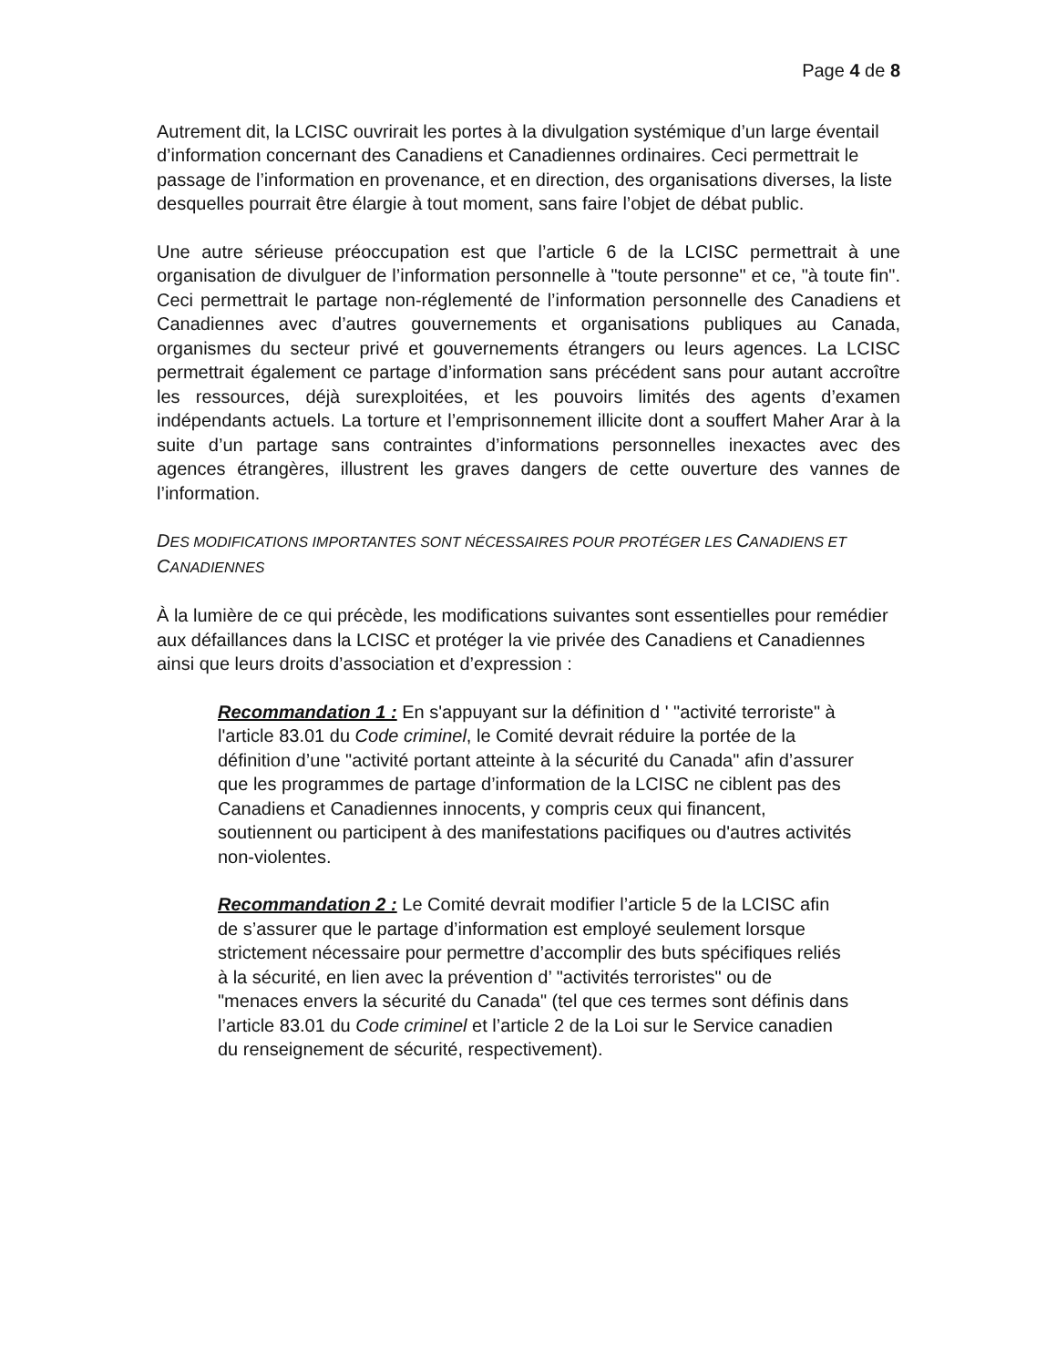Page 4 de 8
Autrement dit, la LCISC ouvrirait les portes à la divulgation systémique d’un large éventail d’information concernant des Canadiens et Canadiennes ordinaires. Ceci permettrait le passage de l’information en provenance, et en direction, des organisations diverses, la liste desquelles pourrait être élargie à tout moment, sans faire l’objet de débat public.
Une autre sérieuse préoccupation est que l’article 6 de la LCISC permettrait à une organisation de divulguer de l’information personnelle à "toute personne" et ce, "à toute fin". Ceci permettrait le partage non-réglementé de l’information personnelle des Canadiens et Canadiennes avec d’autres gouvernements et organisations publiques au Canada, organismes du secteur privé et gouvernements étrangers ou leurs agences. La LCISC permettrait également ce partage d’information sans précédent sans pour autant accroître les ressources, déjà surexploitées, et les pouvoirs limités des agents d’examen indépendants actuels. La torture et l’emprisonnement illicite dont a souffert Maher Arar à la suite d’un partage sans contraintes d’informations personnelles inexactes avec des agences étrangères, illustrent les graves dangers de cette ouverture des vannes de l’information.
DES MODIFICATIONS IMPORTANTES SONT NÉCESSAIRES POUR PROTÉGER LES CANADIENS ET CANADIENNES
À la lumière de ce qui précède, les modifications suivantes sont essentielles pour remédier aux défaillances dans la LCISC et protéger la vie privée des Canadiens et Canadiennes ainsi que leurs droits d’association et d’expression :
Recommandation 1 : En s'appuyant sur la définition d ' "activité terroriste" à l'article 83.01 du Code criminel, le Comité devrait réduire la portée de la définition d’une "activité portant atteinte à la sécurité du Canada" afin d’assurer que les programmes de partage d’information de la LCISC ne ciblent pas des Canadiens et Canadiennes innocents, y compris ceux qui financent, soutiennent ou participent à des manifestations pacifiques ou d'autres activités non-violentes.
Recommandation 2 : Le Comité devrait modifier l’article 5 de la LCISC afin de s’assurer que le partage d’information est employé seulement lorsque strictement nécessaire pour permettre d’accomplir des buts spécifiques reliés à la sécurité, en lien avec la prévention d’ "activités terroristes" ou de "menaces envers la sécurité du Canada" (tel que ces termes sont définis dans l’article 83.01 du Code criminel et l’article 2 de la Loi sur le Service canadien du renseignement de sécurité, respectivement).